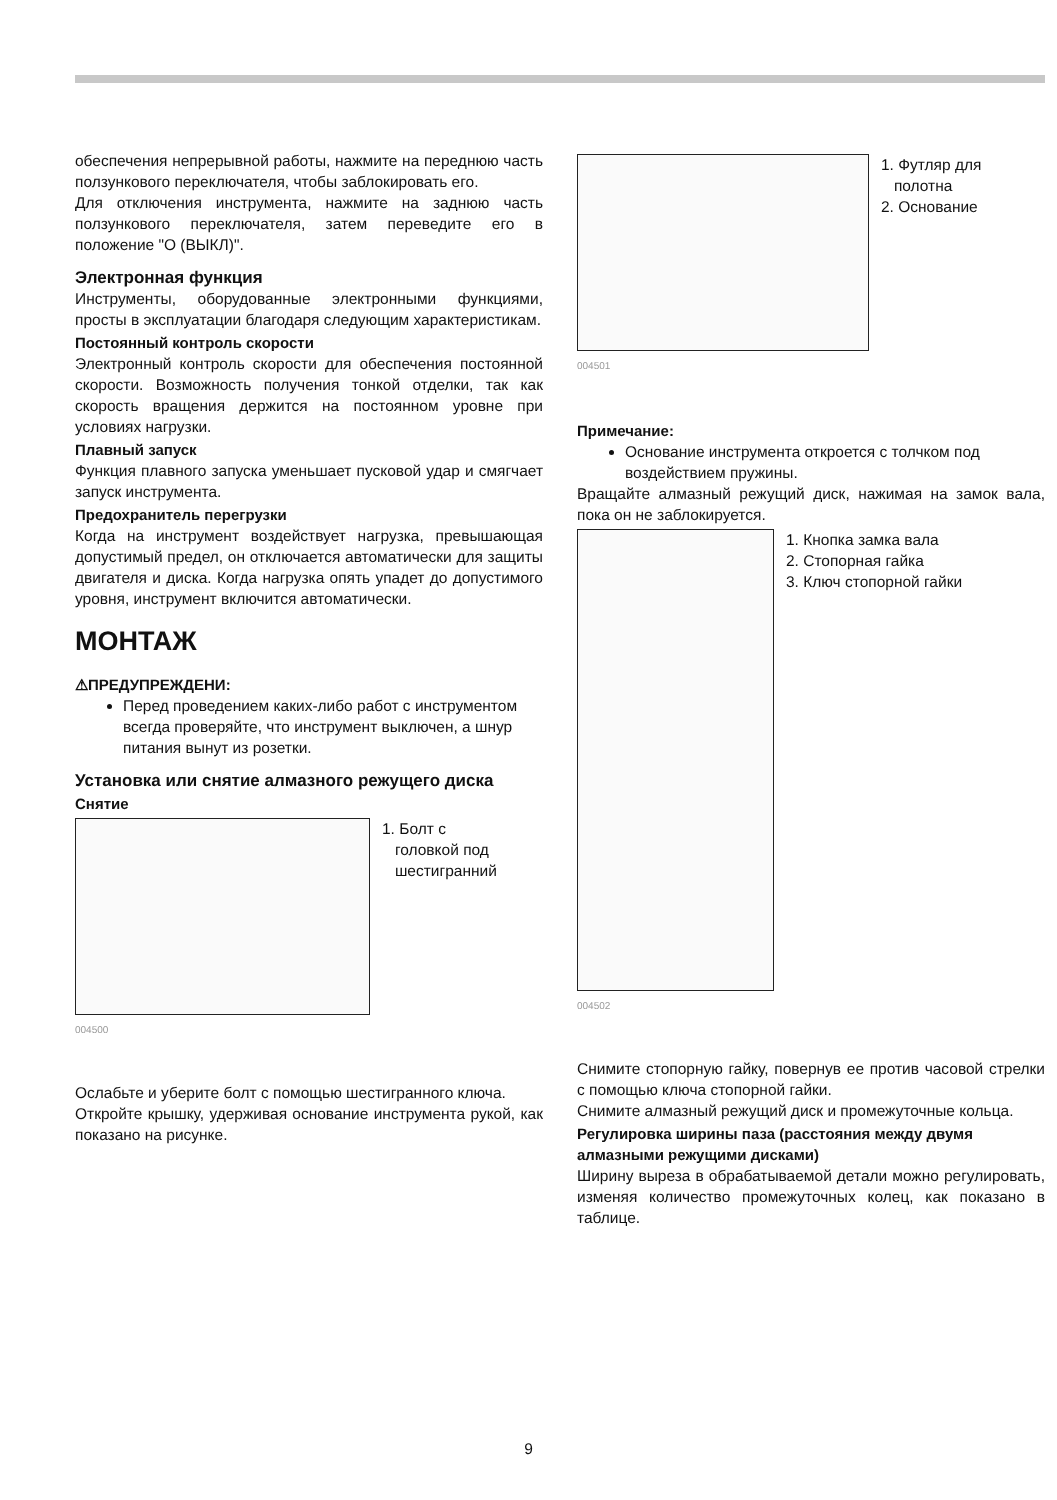обеспечения непрерывной работы, нажмите на переднюю часть ползункового переключателя, чтобы заблокировать его.
Для отключения инструмента, нажмите на заднюю часть ползункового переключателя, затем переведите его в положение "O (ВЫКЛ)".
Электронная функция
Инструменты, оборудованные электронными функциями, просты в эксплуатации благодаря следующим характеристикам.
Постоянный контроль скорости
Электронный контроль скорости для обеспечения постоянной скорости. Возможность получения тонкой отделки, так как скорость вращения держится на постоянном уровне при условиях нагрузки.
Плавный запуск
Функция плавного запуска уменьшает пусковой удар и смягчает запуск инструмента.
Предохранитель перегрузки
Когда на инструмент воздействует нагрузка, превышающая допустимый предел, он отключается автоматически для защиты двигателя и диска. Когда нагрузка опять упадет до допустимого уровня, инструмент включится автоматически.
МОНТАЖ
⚠ПРЕДУПРЕЖДЕНИ:
Перед проведением каких-либо работ с инструментом всегда проверяйте, что инструмент выключен, а шнур питания вынут из розетки.
Установка или снятие алмазного режущего диска
Снятие
1. Болт с
головкой под
шестигранний
004500
Ослабьте и уберите болт с помощью шестигранного ключа.
Откройте крышку, удерживая основание инструмента рукой, как показано на рисунке.
1. Футляр для
полотна
2. Основание
004501
Примечание:
Основание инструмента откроется с толчком под воздействием пружины.
Вращайте алмазный режущий диск, нажимая на замок вала, пока он не заблокируется.
1. Кнопка замка вала
2. Стопорная гайка
3. Ключ стопорной гайки
004502
Снимите стопорную гайку, повернув ее против часовой стрелки с помощью ключа стопорной гайки.
Снимите алмазный режущий диск и промежуточные кольца.
Регулировка ширины паза (расстояния между двумя алмазными режущими дисками)
Ширину выреза в обрабатываемой детали можно регулировать, изменяя количество промежуточных колец, как показано в таблице.
9